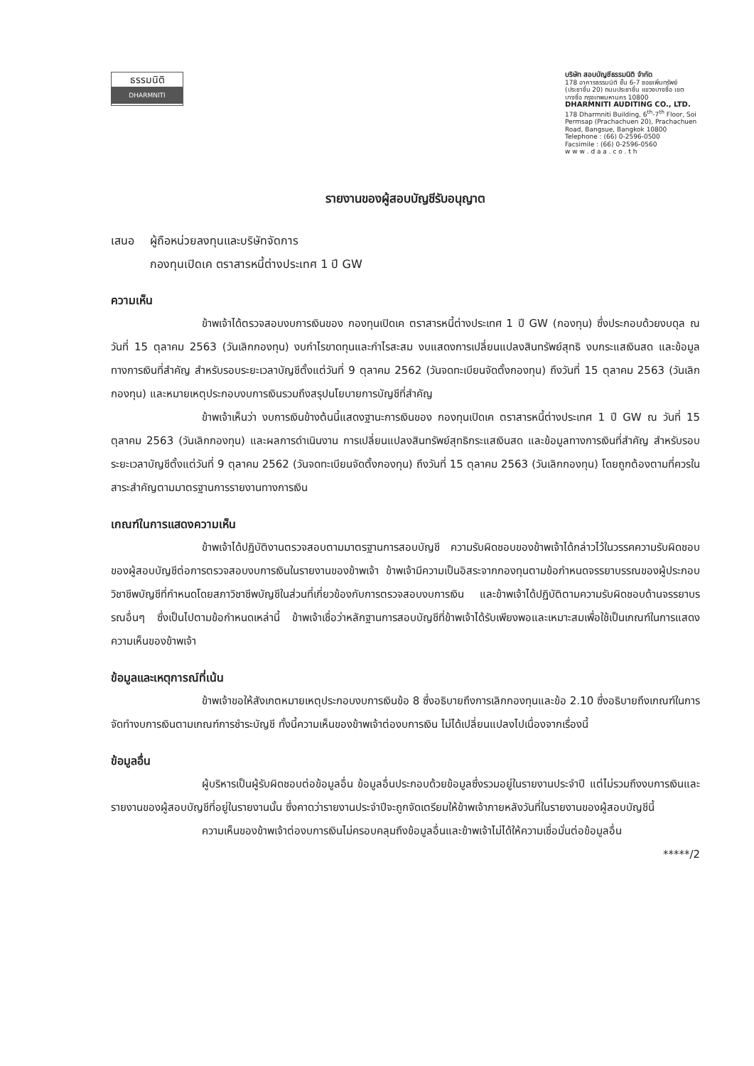ธรรมนิติ
DHARMNITI
บริษัท สอบบัญชีธรรมนิติ จำกัด
178 อาคารธรรมนิติ ชั้น 6-7 ซอยเพิ่มทรัพย์ (ประชาชื่น 20) ถนนประชาชื่น แขวงบางซื่อ เขตบางซื่อ กรุงเทพมหานคร 10800
DHARMNITI AUDITING CO., LTD.
178 Dharmniti Building, 6<sup>th</sup>-7<sup>th</sup> Floor, Soi Permsap (Prachachuen 20), Prachachuen Road, Bangsue, Bangkok 10800
Telephone : (66) 0-2596-0500
Facsimile : (66) 0-2596-0560
w w w . d a a . c o . t h
รายงานของผู้สอบบัญชีรับอนุญาต
เสนอ ผู้ถือหน่วยลงทุนและบริษัทจัดการ
กองทุนเปิดเค ตราสารหนี้ต่างประเทศ 1 ปี GW
ความเห็น
ข้าพเจ้าได้ตรวจสอบงบการเงินของ กองทุนเปิดเค ตราสารหนี้ต่างประเทศ 1 ปี GW (กองทุน) ซึ่งประกอบด้วยงบดุล ณ วันที่ 15 ตุลาคม 2563 (วันเลิกกองทุน) งบกำไรขาดทุนและกำไรสะสม งบแสดงการเปลี่ยนแปลงสินทรัพย์สุทธิ งบกระแสเงินสด และข้อมูลทางการเงินที่สำคัญ สำหรับรอบระยะเวลาบัญชีตั้งแต่วันที่ 9 ตุลาคม 2562 (วันจดทะเบียนจัดตั้งกองทุน) ถึงวันที่ 15 ตุลาคม 2563 (วันเลิกกองทุน) และหมายเหตุประกอบงบการเงินรวมถึงสรุปนโยบายการบัญชีที่สำคัญ
ข้าพเจ้าเห็นว่า งบการเงินข้างต้นนี้แสดงฐานะการเงินของ กองทุนเปิดเค ตราสารหนี้ต่างประเทศ 1 ปี GW ณ วันที่ 15 ตุลาคม 2563 (วันเลิกกองทุน) และผลการดำเนินงาน การเปลี่ยนแปลงสินทรัพย์สุทธิกระแสเงินสด และข้อมูลทางการเงินที่สำคัญ สำหรับรอบระยะเวลาบัญชีตั้งแต่วันที่ 9 ตุลาคม 2562 (วันจดทะเบียนจัดตั้งกองทุน) ถึงวันที่ 15 ตุลาคม 2563 (วันเลิกกองทุน) โดยถูกต้องตามที่ควรในสาระสำคัญตามมาตรฐานการรายงานทางการเงิน
เกณฑ์ในการแสดงความเห็น
ข้าพเจ้าได้ปฏิบัติงานตรวจสอบตามมาตรฐานการสอบบัญชี ความรับผิดชอบของข้าพเจ้าได้กล่าวไว้ในวรรคความรับผิดชอบของผู้สอบบัญชีต่อการตรวจสอบงบการเงินในรายงานของข้าพเจ้า ข้าพเจ้ามีความเป็นอิสระจากกองทุนตามข้อกำหนดจรรยาบรรณของผู้ประกอบวิชาชีพบัญชีที่กำหนดโดยสภาวิชาชีพบัญชีในส่วนที่เกี่ยวข้องกับการตรวจสอบงบการเงิน และข้าพเจ้าได้ปฏิบัติตามความรับผิดชอบด้านจรรยาบรรณอื่นๆ ซึ่งเป็นไปตามข้อกำหนดเหล่านี้ ข้าพเจ้าเชื่อว่าหลักฐานการสอบบัญชีที่ข้าพเจ้าได้รับเพียงพอและเหมาะสมเพื่อใช้เป็นเกณฑ์ในการแสดงความเห็นของข้าพเจ้า
ข้อมูลและเหตุการณ์ที่เน้น
ข้าพเจ้าขอให้สังเกตหมายเหตุประกอบงบการเงินข้อ 8 ซึ่งอธิบายถึงการเลิกกองทุนและข้อ 2.10 ซึ่งอธิบายถึงเกณฑ์ในการจัดทำงบการเงินตามเกณฑ์การชำระบัญชี ทั้งนี้ความเห็นของข้าพเจ้าต่องบการเงิน ไม่ได้เปลี่ยนแปลงไปเนื่องจากเรื่องนี้
ข้อมูลอื่น
ผู้บริหารเป็นผู้รับผิดชอบต่อข้อมูลอื่น ข้อมูลอื่นประกอบด้วยข้อมูลซึ่งรวมอยู่ในรายงานประจำปี แต่ไม่รวมถึงงบการเงินและรายงานของผู้สอบบัญชีที่อยู่ในรายงานนั้น ซึ่งคาดว่ารายงานประจำปีจะถูกจัดเตรียมให้ข้าพเจ้าภายหลังวันที่ในรายงานของผู้สอบบัญชีนี้
ความเห็นของข้าพเจ้าต่องบการเงินไม่ครอบคลุมถึงข้อมูลอื่นและข้าพเจ้าไม่ได้ให้ความเชื่อมั่นต่อข้อมูลอื่น
*****/2